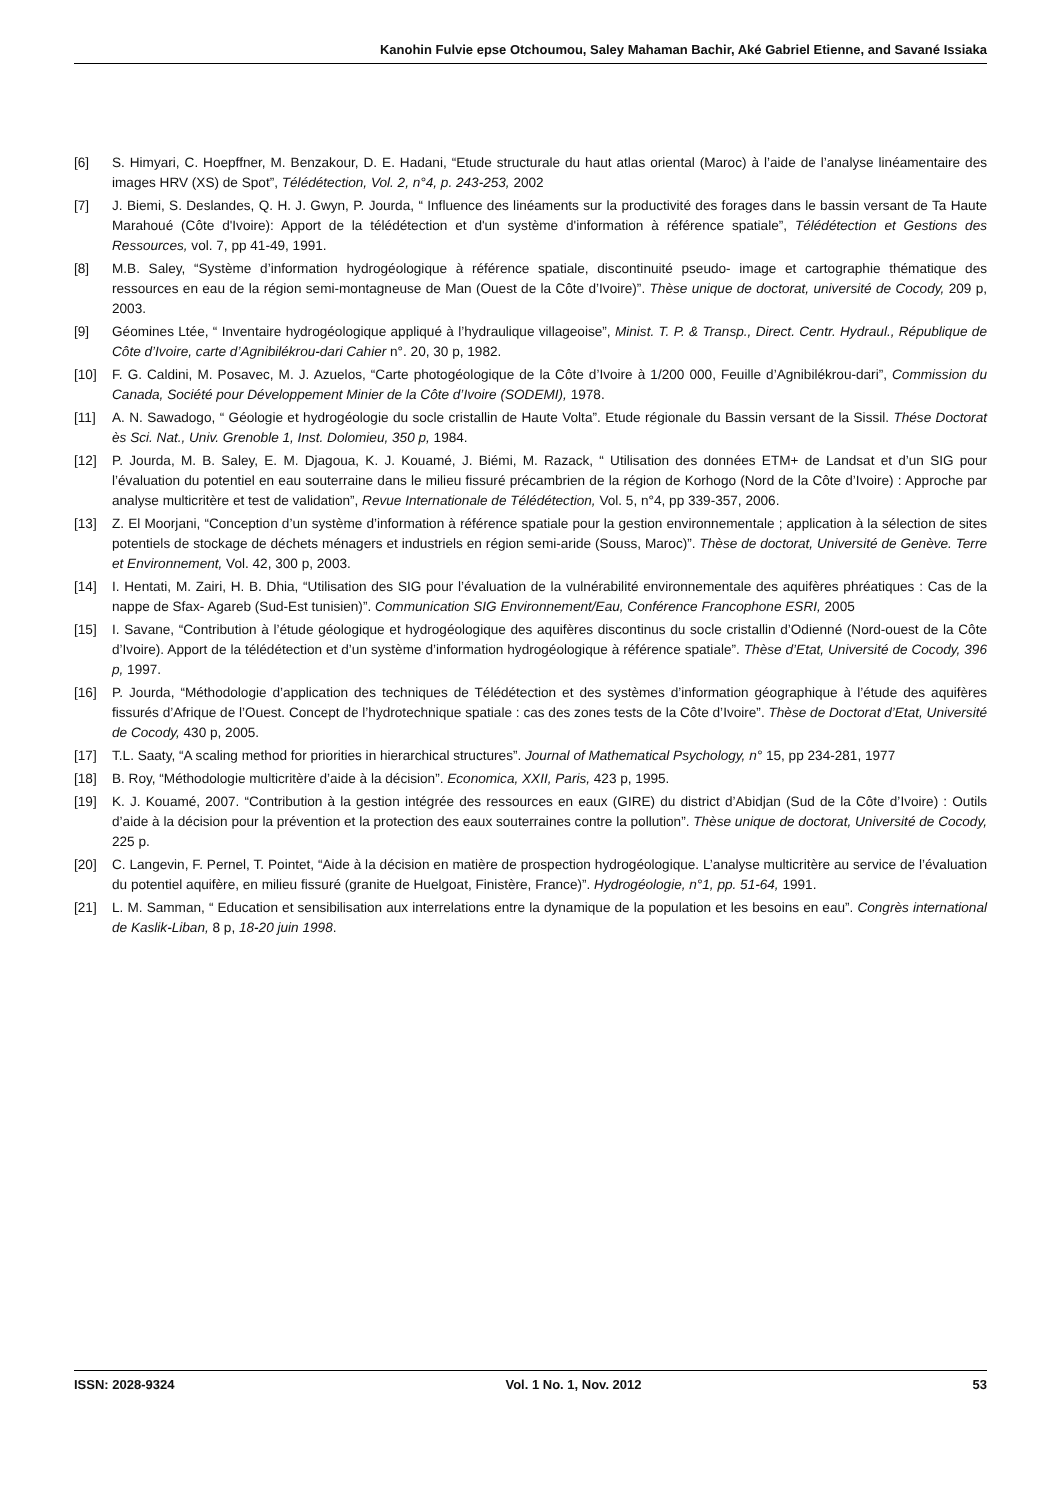Kanohin Fulvie epse Otchoumou, Saley Mahaman Bachir, Aké Gabriel Etienne, and Savané Issiaka
[6] S. Himyari, C. Hoepffner, M. Benzakour, D. E. Hadani, “Etude structurale du haut atlas oriental (Maroc) à l’aide de l’analyse linéamentaire des images HRV (XS) de Spot”, Télédétection, Vol. 2, n°4, p. 243-253, 2002
[7] J. Biemi, S. Deslandes, Q. H. J. Gwyn, P. Jourda, “ Influence des linéaments sur la productivité des forages dans le bassin versant de Ta Haute Marahoué (Côte d'Ivoire): Apport de la télédétection et d'un système d'information à référence spatiale”, Télédétection et Gestions des Ressources, vol. 7, pp 41-49, 1991.
[8] M.B. Saley, “Système d’information hydrogéologique à référence spatiale, discontinuité pseudo- image et cartographie thématique des ressources en eau de la région semi-montagneuse de Man (Ouest de la Côte d’Ivoire)”. Thèse unique de doctorat, université de Cocody, 209 p, 2003.
[9] Géomines Ltée, “ Inventaire hydrogéologique appliqué à l’hydraulique villageoise”, Minist. T. P. & Transp., Direct. Centr. Hydraul., République de Côte d’Ivoire, carte d’Agnibilékrou-dari Cahier n°. 20, 30 p, 1982.
[10] F. G. Caldini, M. Posavec, M. J. Azuelos, “Carte photogéologique de la Côte d’Ivoire à 1/200 000, Feuille d’Agnibilékrou-dari”, Commission du Canada, Société pour Développement Minier de la Côte d’Ivoire (SODEMI), 1978.
[11] A. N. Sawadogo, “ Géologie et hydrogéologie du socle cristallin de Haute Volta”. Etude régionale du Bassin versant de la Sissil. Thése Doctorat ès Sci. Nat., Univ. Grenoble 1, Inst. Dolomieu, 350 p, 1984.
[12] P. Jourda, M. B. Saley, E. M. Djagoua, K. J. Kouamé, J. Biémi, M. Razack, “ Utilisation des données ETM+ de Landsat et d’un SIG pour l’évaluation du potentiel en eau souterraine dans le milieu fissuré précambrien de la région de Korhogo (Nord de la Côte d’Ivoire) : Approche par analyse multicritère et test de validation”, Revue Internationale de Télédétection, Vol. 5, n°4, pp 339-357, 2006.
[13] Z. El Moorjani, “Conception d’un système d’information à référence spatiale pour la gestion environnementale ; application à la sélection de sites potentiels de stockage de déchets ménagers et industriels en région semi-aride (Souss, Maroc)”. Thèse de doctorat, Université de Genève. Terre et Environnement, Vol. 42, 300 p, 2003.
[14] I. Hentati, M. Zairi, H. B. Dhia, “Utilisation des SIG pour l’évaluation de la vulnérabilité environnementale des aquifères phréatiques : Cas de la nappe de Sfax- Agareb (Sud-Est tunisien)”. Communication SIG Environnement/Eau, Conférence Francophone ESRI, 2005
[15] I. Savane, “Contribution à l’étude géologique et hydrogéologique des aquifères discontinus du socle cristallin d’Odienné (Nord-ouest de la Côte d’Ivoire). Apport de la télédétection et d’un système d’information hydrogéologique à référence spatiale”. Thèse d’Etat, Université de Cocody, 396 p, 1997.
[16] P. Jourda, “Méthodologie d’application des techniques de Télédétection et des systèmes d’information géographique à l’étude des aquifères fissurés d’Afrique de l’Ouest. Concept de l’hydrotechnique spatiale : cas des zones tests de la Côte d’Ivoire”. Thèse de Doctorat d’Etat, Université de Cocody, 430 p, 2005.
[17] T.L. Saaty, “A scaling method for priorities in hierarchical structures”. Journal of Mathematical Psychology, n° 15, pp 234-281, 1977
[18] B. Roy, “Méthodologie multicritère d’aide à la décision”. Economica, XXII, Paris, 423 p, 1995.
[19] K. J. Kouamé, 2007. “Contribution à la gestion intégrée des ressources en eaux (GIRE) du district d’Abidjan (Sud de la Côte d’Ivoire) : Outils d’aide à la décision pour la prévention et la protection des eaux souterraines contre la pollution”. Thèse unique de doctorat, Université de Cocody, 225 p.
[20] C. Langevin, F. Pernel, T. Pointet, “Aide à la décision en matière de prospection hydrogéologique. L’analyse multicritère au service de l’évaluation du potentiel aquifère, en milieu fissuré (granite de Huelgoat, Finistère, France)”. Hydrogéologie, n°1, pp. 51-64, 1991.
[21] L. M. Samman, “ Education et sensibilisation aux interrelations entre la dynamique de la population et les besoins en eau”. Congrès international de Kaslik-Liban, 8 p, 18-20 juin 1998.
ISSN: 2028-9324 Vol. 1 No. 1, Nov. 2012 53